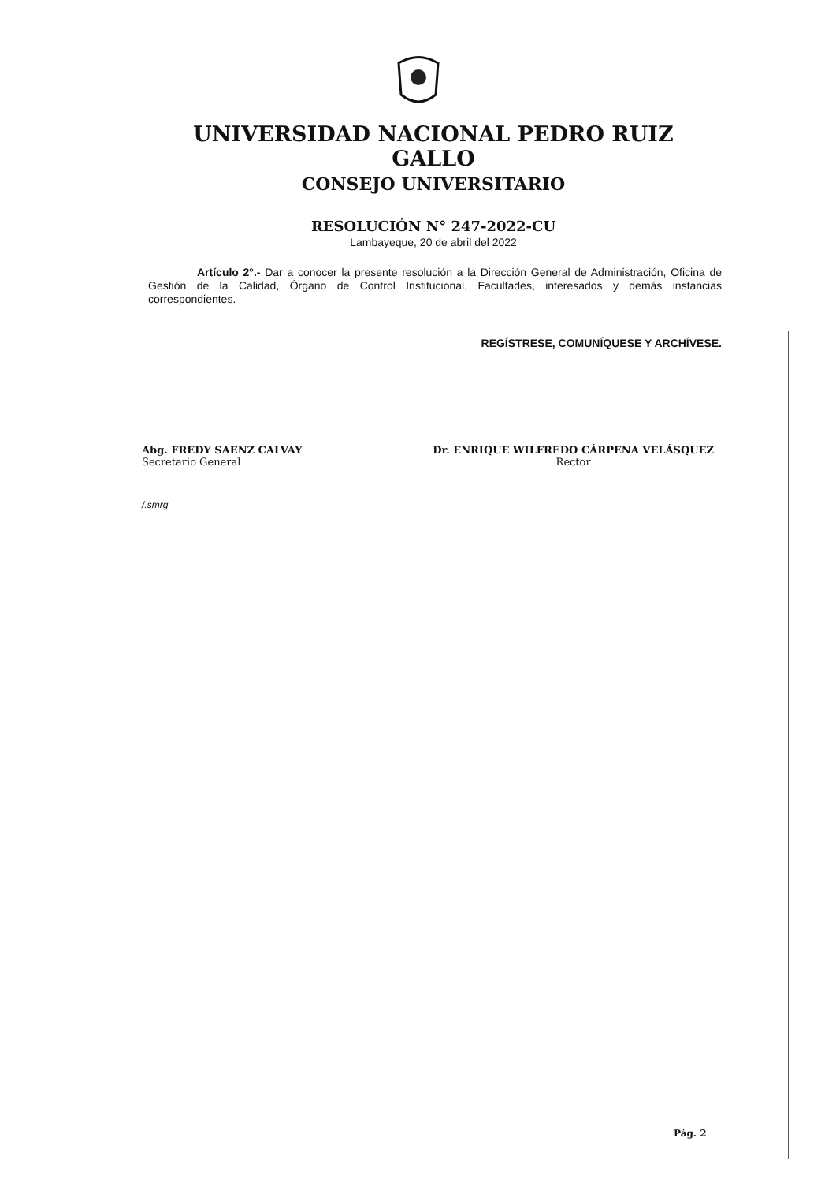UNIVERSIDAD NACIONAL PEDRO RUIZ GALLO
CONSEJO UNIVERSITARIO
RESOLUCIÓN N° 247-2022-CU
Lambayeque, 20 de abril del 2022
Artículo 2°.- Dar a conocer la presente resolución a la Dirección General de Administración, Oficina de Gestión de la Calidad, Órgano de Control Institucional, Facultades, interesados y demás instancias correspondientes.
REGÍSTRESE, COMUNÍQUESE Y ARCHÍVESE.
Abg. FREDY SAENZ CALVAY
Secretario General
Dr. ENRIQUE WILFREDO CÁRPENA VELÁSQUEZ
Rector
/.smrg
Pág. 2